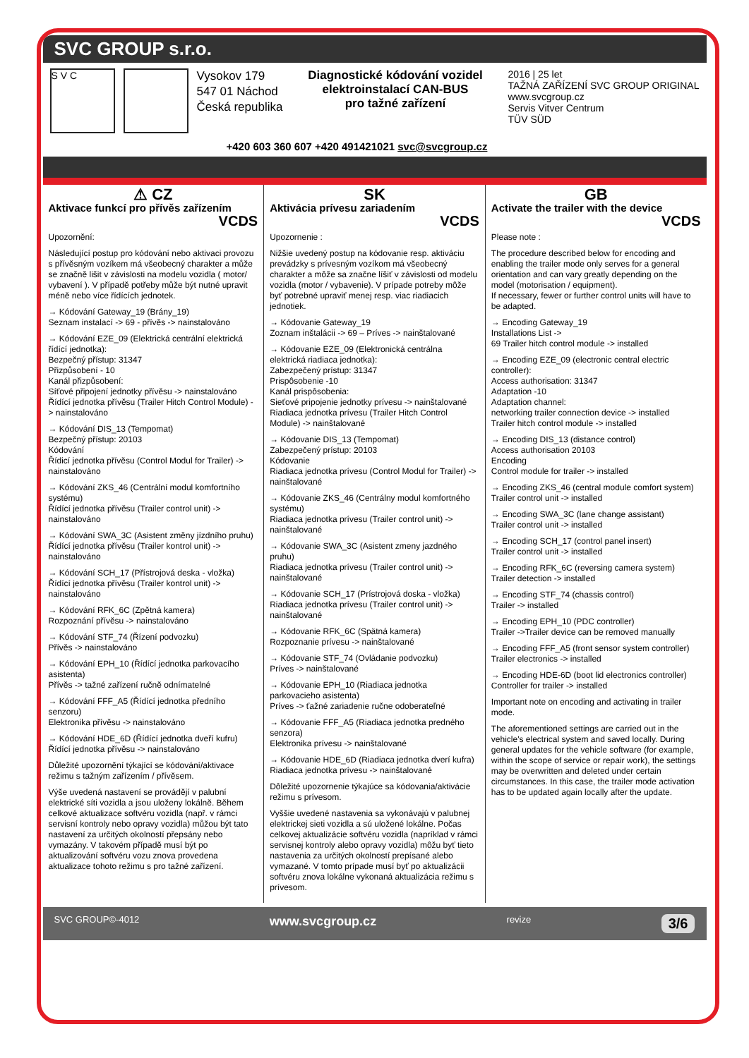SVC GROUP s.r.o.
S V C
Vysokov 179
547 01 Náchod
Česká republika
Diagnostické kódování vozidel
elektroinstalací CAN-BUS
pro tažné zařízení
2016 | 25 let
TAŽNÁ ZAŘÍZENÍ SVC GROUP ORIGINAL
www.svcgroup.cz
Servis Vitver Centrum
TÜV SÜD
+420 603 360 607 +420 491421021 svc@svcgroup.cz
⚠ CZ
Aktivace funkcí pro přívěs zařízením
VCDS
Upozornění:
Následující postup pro kódování nebo aktivaci provozu s přívěsným vozíkem má všeobecný charakter a může se značně lišit v závislosti na modelu vozidla ( motor/ vybavení ). V případě potřeby může být nutné upravit méně nebo více řídících jednotek.
→ Kódování Gateway_19 (Brány_19)
Seznam instalací -> 69 - přívěs -> nainstalováno
→ Kódování EZE_09 (Elektrická centrální elektrická řídící jednotka):
Bezpečný přístup: 31347
Přizpůsobení - 10
Kanál přizpůsobení:
Síťové připojení jednotky přívěsu -> nainstalováno
Řídící jednotka přívěsu (Trailer Hitch Control Module) -> nainstalováno
→ Kódování DIS_13 (Tempomat)
Bezpečný přístup: 20103
Kódování
Řídicí jednotka přívěsu (Control Modul for Trailer) -> nainstalováno
→ Kódování ZKS_46 (Centrální modul komfortního systému)
Řídící jednotka přívěsu (Trailer control unit) -> nainstalováno
→ Kódování SWA_3C (Asistent změny jízdního pruhu)
Řídící jednotka přívěsu (Trailer kontrol unit) -> nainstalováno
→ Kódování SCH_17 (Přístrojová deska - vložka)
Řídící jednotka přívěsu (Trailer kontrol unit) -> nainstalováno
→ Kódování RFK_6C (Zpětná kamera)
Rozpoznání přívěsu -> nainstalováno
→ Kódování STF_74 (Řízení podvozku)
Přívěs -> nainstalováno
→ Kódování EPH_10 (Řídící jednotka parkovacího asistenta)
Přívěs -> tažné zařízení ručně odnímatelné
→ Kódování FFF_A5 (Řídící jednotka předního senzoru)
Elektronika přívěsu -> nainstalováno
→ Kódování HDE_6D (Řídící jednotka dveří kufru)
Řídící jednotka přívěsu -> nainstalováno
Důležité upozornění týkající se kódování/aktivace režimu s tažným zařízením / přívěsem.
Výše uvedená nastavení se provádějí v palubní elektrické síti vozidla a jsou uloženy lokálně. Během celkové aktualizace softvéru vozidla (např. v rámci servisní kontroly nebo opravy vozidla) můžou být tato nastavení za určitých okolností přepsány nebo vymazány. V takovém případě musí být po aktualizování softvéru vozu znova provedena aktualizace tohoto režimu s pro tažné zařízení.
SK
Aktivácia prívesu zariadením
VCDS
Upozornenie :
Nižšie uvedený postup na kódovanie resp. aktiváciu prevádzky s prívesným vozíkom má všeobecný charakter a môže sa značne líšiť v závislosti od modelu vozidla (motor / vybavenie). V prípade potreby môže byť potrebné upraviť menej resp. viac riadiacich jednotiek.
→ Kódovanie Gateway_19
Zoznam inštalácii -> 69 – Príves -> nainštalované
→ Kódovanie EZE_09 (Elektronická centrálna elektrická riadiaca jednotka):
Zabezpečený prístup: 31347
Prispôsobenie -10
Kanál prispôsobenia:
Sieťové pripojenie jednotky prívesu -> nainštalované
Riadiaca jednotka prívesu (Trailer Hitch Control Module) -> nainštalované
→ Kódovanie DIS_13 (Tempomat)
Zabezpečený prístup: 20103
Kódovanie
Riadiaca jednotka prívesu (Control Modul for Trailer) -> nainštalované
→ Kódovanie ZKS_46 (Centrálny modul komfortného systému)
Riadiaca jednotka prívesu (Trailer control unit) -> nainštalované
→ Kódovanie SWA_3C (Asistent zmeny jazdného pruhu)
Riadiaca jednotka prívesu (Trailer control unit) -> nainštalované
→ Kódovanie SCH_17 (Prístrojová doska - vložka)
Riadiaca jednotka prívesu (Trailer control unit) -> nainštalované
→ Kódovanie RFK_6C (Spätná kamera)
Rozpoznanie prívesu -> nainštalované
→ Kódovanie STF_74 (Ovládanie podvozku)
Príves -> nainštalované
→ Kódovanie EPH_10 (Riadiaca jednotka parkovacieho asistenta)
Príves -> ťažné zariadenie ručne odoberateľné
→ Kódovanie FFF_A5 (Riadiaca jednotka predného senzora)
Elektronika prívesu -> nainštalované
→ Kódovanie HDE_6D (Riadiaca jednotka dverí kufra)
Riadiaca jednotka prívesu -> nainštalované
Dôležité upozornenie týkajúce sa kódovania/aktivácie režimu s prívesom.
Vyššie uvedené nastavenia sa vykonávajú v palubnej elektrickej sieti vozidla a sú uložené lokálne. Počas celkovej aktualizácie softvéru vozidla (napríklad v rámci servisnej kontroly alebo opravy vozidla) môžu byť tieto nastavenia za určitých okolností prepísané alebo vymazané. V tomto prípade musí byť po aktualizácii softvéru znova lokálne vykonaná aktualizácia režimu s prívesom.
GB
Activate the trailer with the device
VCDS
Please note :
The procedure described below for encoding and enabling the trailer mode only serves for a general orientation and can vary greatly depending on the model (motorisation / equipment).
If necessary, fewer or further control units will have to be adapted.
→ Encoding Gateway_19
Installations List ->
69 Trailer hitch control module -> installed
→ Encoding EZE_09 (electronic central electric controller):
Access authorisation: 31347
Adaptation -10
Adaptation channel:
networking trailer connection device -> installed
Trailer hitch control module -> installed
→ Encoding DIS_13 (distance control)
Access authorisation 20103
Encoding
Control module for trailer -> installed
→ Encoding ZKS_46 (central module comfort system)
Trailer control unit -> installed
→ Encoding SWA_3C (lane change assistant)
Trailer control unit -> installed
→ Encoding SCH_17 (control panel insert)
Trailer control unit -> installed
→ Encoding RFK_6C (reversing camera system)
Trailer detection -> installed
→ Encoding STF_74 (chassis control)
Trailer -> installed
→ Encoding EPH_10 (PDC controller)
Trailer ->Trailer device can be removed manually
→ Encoding FFF_A5 (front sensor system controller)
Trailer electronics -> installed
→ Encoding HDE-6D (boot lid electronics controller)
Controller for trailer -> installed
Important note on encoding and activating in trailer mode.
The aforementioned settings are carried out in the vehicle's electrical system and saved locally. During general updates for the vehicle software (for example, within the scope of service or repair work), the settings may be overwritten and deleted under certain circumstances. In this case, the trailer mode activation has to be updated again locally after the update.
SVC GROUP©-4012 www.svcgroup.cz revize 3/6